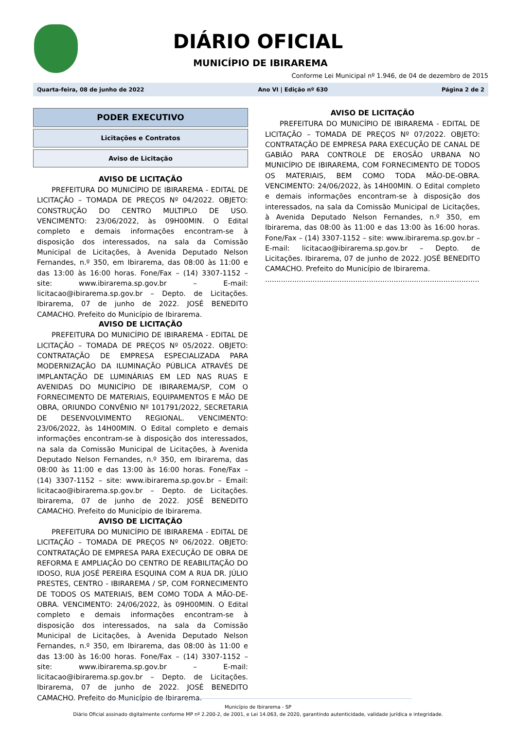DIÁRIO OFICIAL
MUNICÍPIO DE IBIRAREMA
Conforme Lei Municipal nº 1.946, de 04 de dezembro de 2015
Quarta-feira, 08 de junho de 2022 Ano VI | Edição nº 630 Página 2 de 2
PODER EXECUTIVO
Licitações e Contratos
Aviso de Licitação
AVISO DE LICITAÇÃO
PREFEITURA DO MUNICÍPIO DE IBIRAREMA - EDITAL DE LICITAÇÃO – TOMADA DE PREÇOS Nº 04/2022. OBJETO: CONSTRUÇÃO DO CENTRO MULTIPLO DE USO. VENCIMENTO: 23/06/2022, às 09H00MIN. O Edital completo e demais informações encontram-se à disposição dos interessados, na sala da Comissão Municipal de Licitações, à Avenida Deputado Nelson Fernandes, n.º 350, em Ibirarema, das 08:00 às 11:00 e das 13:00 às 16:00 horas. Fone/Fax – (14) 3307-1152 – site: www.ibirarema.sp.gov.br – E-mail: licitacao@ibirarema.sp.gov.br – Depto. de Licitações. Ibirarema, 07 de junho de 2022. JOSÉ BENEDITO CAMACHO. Prefeito do Município de Ibirarema.
AVISO DE LICITAÇÃO
PREFEITURA DO MUNICÍPIO DE IBIRAREMA - EDITAL DE LICITAÇÃO – TOMADA DE PREÇOS Nº 05/2022. OBJETO: CONTRATAÇÃO DE EMPRESA ESPECIALIZADA PARA MODERNIZAÇÃO DA ILUMINAÇÃO PÚBLICA ATRAVÉS DE IMPLANTAÇÃO DE LUMINÁRIAS EM LED NAS RUAS E AVENIDAS DO MUNICÍPIO DE IBIRAREMA/SP, COM O FORNECIMENTO DE MATERIAIS, EQUIPAMENTOS E MÃO DE OBRA, ORIUNDO CONVÊNIO Nº 101791/2022, SECRETARIA DE DESENVOLVIMENTO REGIONAL. VENCIMENTO: 23/06/2022, às 14H00MIN. O Edital completo e demais informações encontram-se à disposição dos interessados, na sala da Comissão Municipal de Licitações, à Avenida Deputado Nelson Fernandes, n.º 350, em Ibirarema, das 08:00 às 11:00 e das 13:00 às 16:00 horas. Fone/Fax – (14) 3307-1152 – site: www.ibirarema.sp.gov.br – Email: licitacao@ibirarema.sp.gov.br – Depto. de Licitações. Ibirarema, 07 de junho de 2022. JOSÉ BENEDITO CAMACHO. Prefeito do Município de Ibirarema.
AVISO DE LICITAÇÃO
PREFEITURA DO MUNICÍPIO DE IBIRAREMA - EDITAL DE LICITAÇÃO – TOMADA DE PREÇOS Nº 06/2022. OBJETO: CONTRATAÇÃO DE EMPRESA PARA EXECUÇÃO DE OBRA DE REFORMA E AMPLIAÇÃO DO CENTRO DE REABILITAÇÃO DO IDOSO, RUA JOSÉ PEREIRA ESQUINA COM A RUA DR. JÚLIO PRESTES, CENTRO - IBIRAREMA / SP, COM FORNECIMENTO DE TODOS OS MATERIAIS, BEM COMO TODA A MÃO-DE-OBRA. VENCIMENTO: 24/06/2022, às 09H00MIN. O Edital completo e demais informações encontram-se à disposição dos interessados, na sala da Comissão Municipal de Licitações, à Avenida Deputado Nelson Fernandes, n.º 350, em Ibirarema, das 08:00 às 11:00 e das 13:00 às 16:00 horas. Fone/Fax – (14) 3307-1152 – site: www.ibirarema.sp.gov.br – E-mail: licitacao@ibirarema.sp.gov.br – Depto. de Licitações. Ibirarema, 07 de junho de 2022. JOSÉ BENEDITO CAMACHO. Prefeito do Município de Ibirarema.
AVISO DE LICITAÇÃO
PREFEITURA DO MUNICÍPIO DE IBIRAREMA - EDITAL DE LICITAÇÃO – TOMADA DE PREÇOS Nº 07/2022. OBJETO: CONTRATAÇÃO DE EMPRESA PARA EXECUÇÃO DE CANAL DE GABIÃO PARA CONTROLE DE EROSÃO URBANA NO MUNICÍPIO DE IBIRAREMA, COM FORNECIMENTO DE TODOS OS MATERIAIS, BEM COMO TODA MÃO-DE-OBRA. VENCIMENTO: 24/06/2022, às 14H00MIN. O Edital completo e demais informações encontram-se à disposição dos interessados, na sala da Comissão Municipal de Licitações, à Avenida Deputado Nelson Fernandes, n.º 350, em Ibirarema, das 08:00 às 11:00 e das 13:00 às 16:00 horas. Fone/Fax – (14) 3307-1152 – site: www.ibirarema.sp.gov.br – E-mail: licitacao@ibirarema.sp.gov.br – Depto. de Licitações. Ibirarema, 07 de junho de 2022. JOSÉ BENEDITO CAMACHO. Prefeito do Município de Ibirarema.
.....................................................................................................................
Município de Ibirarema - SP
Diário Oficial assinado digitalmente conforme MP nº 2.200-2, de 2001, e Lei 14.063, de 2020, garantindo autenticidade, validade jurídica e integridade.